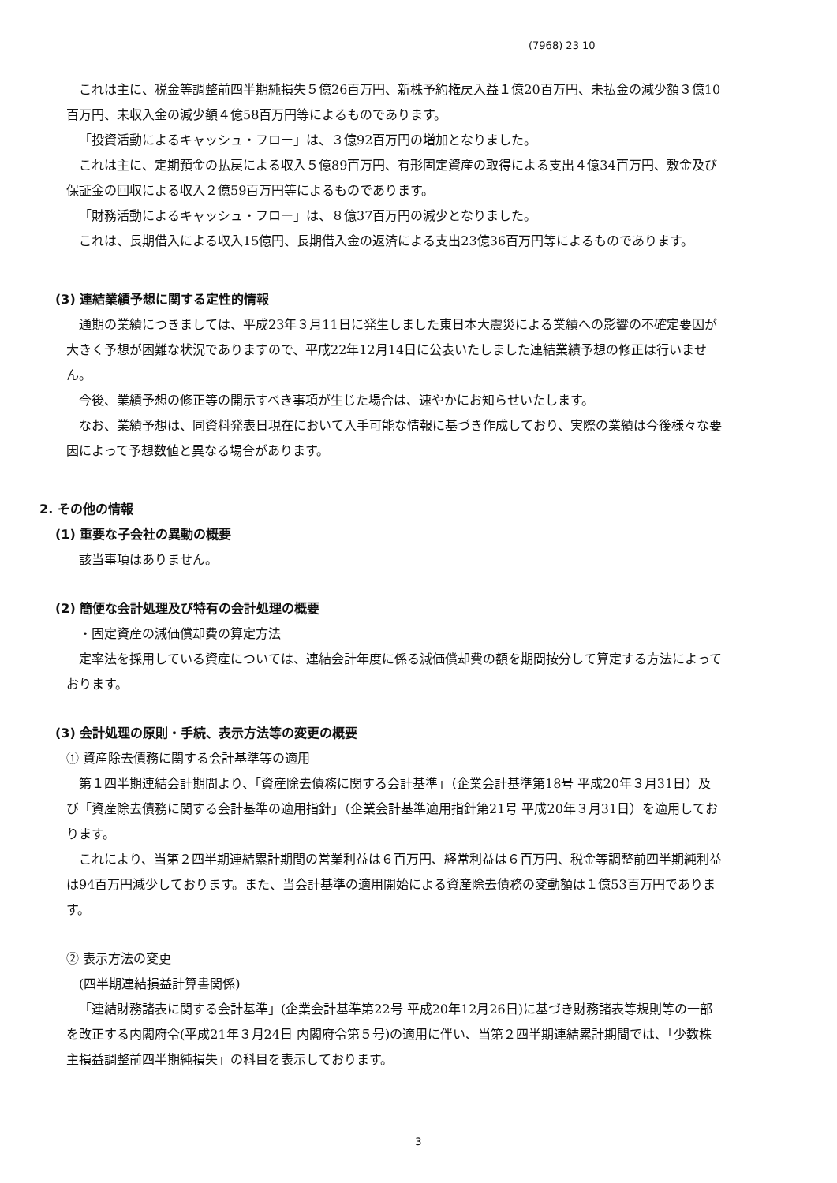(7968) 23 10
これは主に、税金等調整前四半期純損失５億26百万円、新株予約権戻入益１億20百万円、未払金の減少額３億10百万円、未収入金の減少額４億58百万円等によるものであります。
「投資活動によるキャッシュ・フロー」は、３億92百万円の増加となりました。
これは主に、定期預金の払戻による収入５億89百万円、有形固定資産の取得による支出４億34百万円、敷金及び保証金の回収による収入２億59百万円等によるものであります。
「財務活動によるキャッシュ・フロー」は、８億37百万円の減少となりました。
これは、長期借入による収入15億円、長期借入金の返済による支出23億36百万円等によるものであります。
(3) 連結業績予想に関する定性的情報
通期の業績につきましては、平成23年３月11日に発生しました東日本大震災による業績への影響の不確定要因が大きく予想が困難な状況でありますので、平成22年12月14日に公表いたしました連結業績予想の修正は行いません。
今後、業績予想の修正等の開示すべき事項が生じた場合は、速やかにお知らせいたします。
なお、業績予想は、同資料発表日現在において入手可能な情報に基づき作成しており、実際の業績は今後様々な要因によって予想数値と異なる場合があります。
2. その他の情報
(1) 重要な子会社の異動の概要
該当事項はありません。
(2) 簡便な会計処理及び特有の会計処理の概要
・固定資産の減価償却費の算定方法
定率法を採用している資産については、連結会計年度に係る減価償却費の額を期間按分して算定する方法によっております。
(3) 会計処理の原則・手続、表示方法等の変更の概要
① 資産除去債務に関する会計基準等の適用
第１四半期連結会計期間より、「資産除去債務に関する会計基準」（企業会計基準第18号 平成20年３月31日）及び「資産除去債務に関する会計基準の適用指針」（企業会計基準適用指針第21号 平成20年３月31日）を適用しております。
これにより、当第２四半期連結累計期間の営業利益は６百万円、経常利益は６百万円、税金等調整前四半期純利益は94百万円減少しております。また、当会計基準の適用開始による資産除去債務の変動額は１億53百万円であります。
② 表示方法の変更
(四半期連結損益計算書関係)
「連結財務諸表に関する会計基準」(企業会計基準第22号 平成20年12月26日)に基づき財務諸表等規則等の一部を改正する内閣府令(平成21年３月24日 内閣府令第５号)の適用に伴い、当第２四半期連結累計期間では、「少数株主損益調整前四半期純損失」の科目を表示しております。
3